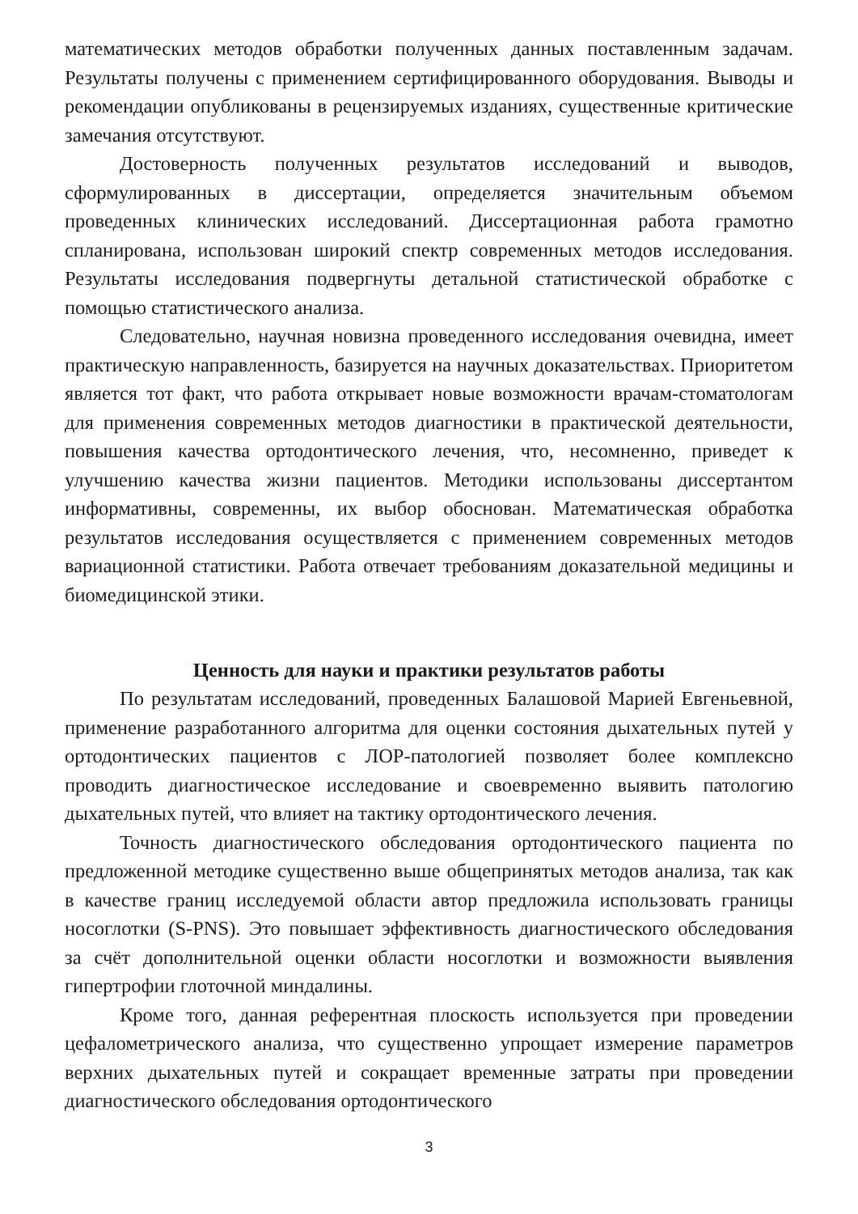математических методов обработки полученных данных поставленным задачам. Результаты получены с применением сертифицированного оборудования. Выводы и рекомендации опубликованы в рецензируемых изданиях, существенные критические замечания отсутствуют.
Достоверность полученных результатов исследований и выводов, сформулированных в диссертации, определяется значительным объемом проведенных клинических исследований. Диссертационная работа грамотно спланирована, использован широкий спектр современных методов исследования. Результаты исследования подвергнуты детальной статистической обработке с помощью статистического анализа.
Следовательно, научная новизна проведенного исследования очевидна, имеет практическую направленность, базируется на научных доказательствах. Приоритетом является тот факт, что работа открывает новые возможности врачам-стоматологам для применения современных методов диагностики в практической деятельности, повышения качества ортодонтического лечения, что, несомненно, приведет к улучшению качества жизни пациентов. Методики использованы диссертантом информативны, современны, их выбор обоснован. Математическая обработка результатов исследования осуществляется с применением современных методов вариационной статистики. Работа отвечает требованиям доказательной медицины и биомедицинской этики.
Ценность для науки и практики результатов работы
По результатам исследований, проведенных Балашовой Марией Евгеньевной, применение разработанного алгоритма для оценки состояния дыхательных путей у ортодонтических пациентов с ЛОР-патологией позволяет более комплексно проводить диагностическое исследование и своевременно выявить патологию дыхательных путей, что влияет на тактику ортодонтического лечения.
Точность диагностического обследования ортодонтического пациента по предложенной методике существенно выше общепринятых методов анализа, так как в качестве границ исследуемой области автор предложила использовать границы носоглотки (S-PNS). Это повышает эффективность диагностического обследования за счёт дополнительной оценки области носоглотки и возможности выявления гипертрофии глоточной миндалины.
Кроме того, данная референтная плоскость используется при проведении цефалометрического анализа, что существенно упрощает измерение параметров верхних дыхательных путей и сокращает временные затраты при проведении диагностического обследования ортодонтического
3